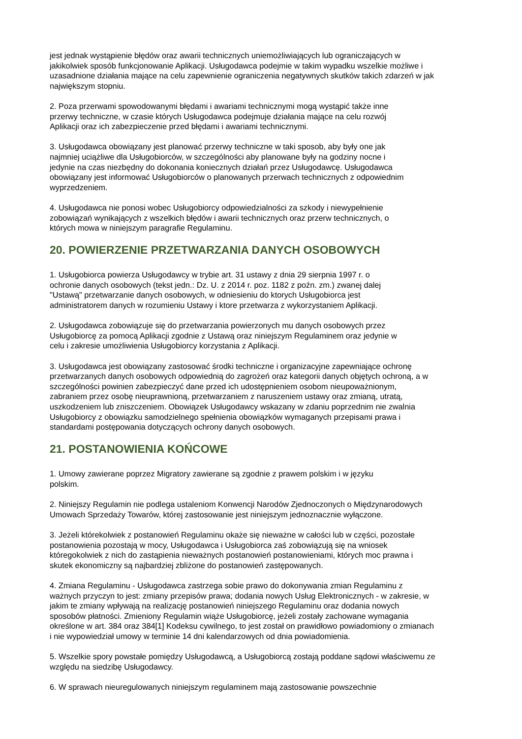jest jednak wystąpienie błędów oraz awarii technicznych uniemożliwiających lub ograniczających w
jakikolwiek sposób funkcjonowanie Aplikacji. Usługodawca podejmie w takim wypadku wszelkie możliwe i
uzasadnione działania mające na celu zapewnienie ograniczenia negatywnych skutków takich zdarzeń w jak
największym stopniu.
2. Poza przerwami spowodowanymi błędami i awariami technicznymi mogą wystąpić także inne
przerwy techniczne, w czasie których Usługodawca podejmuje działania mające na celu rozwój
Aplikacji oraz ich zabezpieczenie przed błędami i awariami technicznymi.
3. Usługodawca obowiązany jest planować przerwy techniczne w taki sposob, aby były one jak
najmniej uciążliwe dla Usługobiorców, w szczególności aby planowane były na godziny nocne i
jedynie na czas niezbędny do dokonania koniecznych działań przez Usługodawcę. Usługodawca
obowiązany jest informować Usługobiorców o planowanych przerwach technicznych z odpowiednim
wyprzedzeniem.
4. Usługodawca nie ponosi wobec Usługobiorcy odpowiedzialności za szkody i niewypełnienie
zobowiązań wynikających z wszelkich błędów i awarii technicznych oraz przerw technicznych, o
których mowa w niniejszym paragrafie Regulaminu.
20. POWIERZENIE PRZETWARZANIA DANYCH OSOBOWYCH
1. Usługobiorca powierza Usługodawcy w trybie art. 31 ustawy z dnia 29 sierpnia 1997 r. o
ochronie danych osobowych (tekst jedn.: Dz. U. z 2014 r. poz. 1182 z poźn. zm.) zwanej dalej
"Ustawą" przetwarzanie danych osobowych, w odniesieniu do ktorych Usługobiorca jest
administratorem danych w rozumieniu Ustawy i ktore przetwarza z wykorzystaniem Aplikacji.
2. Usługodawca zobowiązuje się do przetwarzania powierzonych mu danych osobowych przez
Usługobiorcę za pomocą Aplikacji zgodnie z Ustawą oraz niniejszym Regulaminem oraz jedynie w
celu i zakresie umożliwienia Usługobiorcy korzystania z Aplikacji.
3. Usługodawca jest obowiązany zastosować środki techniczne i organizacyjne zapewniające ochronę
przetwarzanych danych osobowych odpowiednią do zagrożeń oraz kategorii danych objętych ochroną, a w
szczególności powinien zabezpieczyć dane przed ich udostępnieniem osobom nieupoważnionym,
zabraniem przez osobę nieuprawnioną, przetwarzaniem z naruszeniem ustawy oraz zmianą, utratą,
uszkodzeniem lub zniszczeniem. Obowiązek Usługodawcy wskazany w zdaniu poprzednim nie zwalnia
Usługobiorcy z obowiązku samodzielnego spełnienia obowiązków wymaganych przepisami prawa i
standardami postępowania dotyczących ochrony danych osobowych.
21. POSTANOWIENIA KOŃCOWE
1. Umowy zawierane poprzez Migratory zawierane są zgodnie z prawem polskim i w języku
polskim.
2. Niniejszy Regulamin nie podlega ustaleniom Konwencji Narodów Zjednoczonych o Międzynarodowych
Umowach Sprzedaży Towarów, której zastosowanie jest niniejszym jednoznacznie wyłączone.
3. Jeżeli którekolwiek z postanowień Regulaminu okaże się nieważne w całości lub w części, pozostałe
postanowienia pozostają w mocy, Usługodawca i Usługobiorca zaś zobowiązują się na wniosek
któregokolwiek z nich do zastąpienia nieważnych postanowień postanowieniami, których moc prawna i
skutek ekonomiczny są najbardziej zbliżone do postanowień zastępowanych.
4. Zmiana Regulaminu - Usługodawca zastrzega sobie prawo do dokonywania zmian Regulaminu z
ważnych przyczyn to jest: zmiany przepisów prawa; dodania nowych Usług Elektronicznych - w zakresie, w
jakim te zmiany wpływają na realizację postanowień niniejszego Regulaminu oraz dodania nowych
sposobów płatności. Zmieniony Regulamin wiąże Usługobiorcę, jeżeli zostały zachowane wymagania
określone w art. 384 oraz 384[1] Kodeksu cywilnego, to jest został on prawidłowo powiadomiony o zmianach
i nie wypowiedział umowy w terminie 14 dni kalendarzowych od dnia powiadomienia.
5. Wszelkie spory powstałe pomiędzy Usługodawcą, a Usługobiorcą zostają poddane sądowi właściwemu ze
względu na siedzibę Usługodawcy.
6. W sprawach nieuregulowanych niniejszym regulaminem mają zastosowanie powszechnie